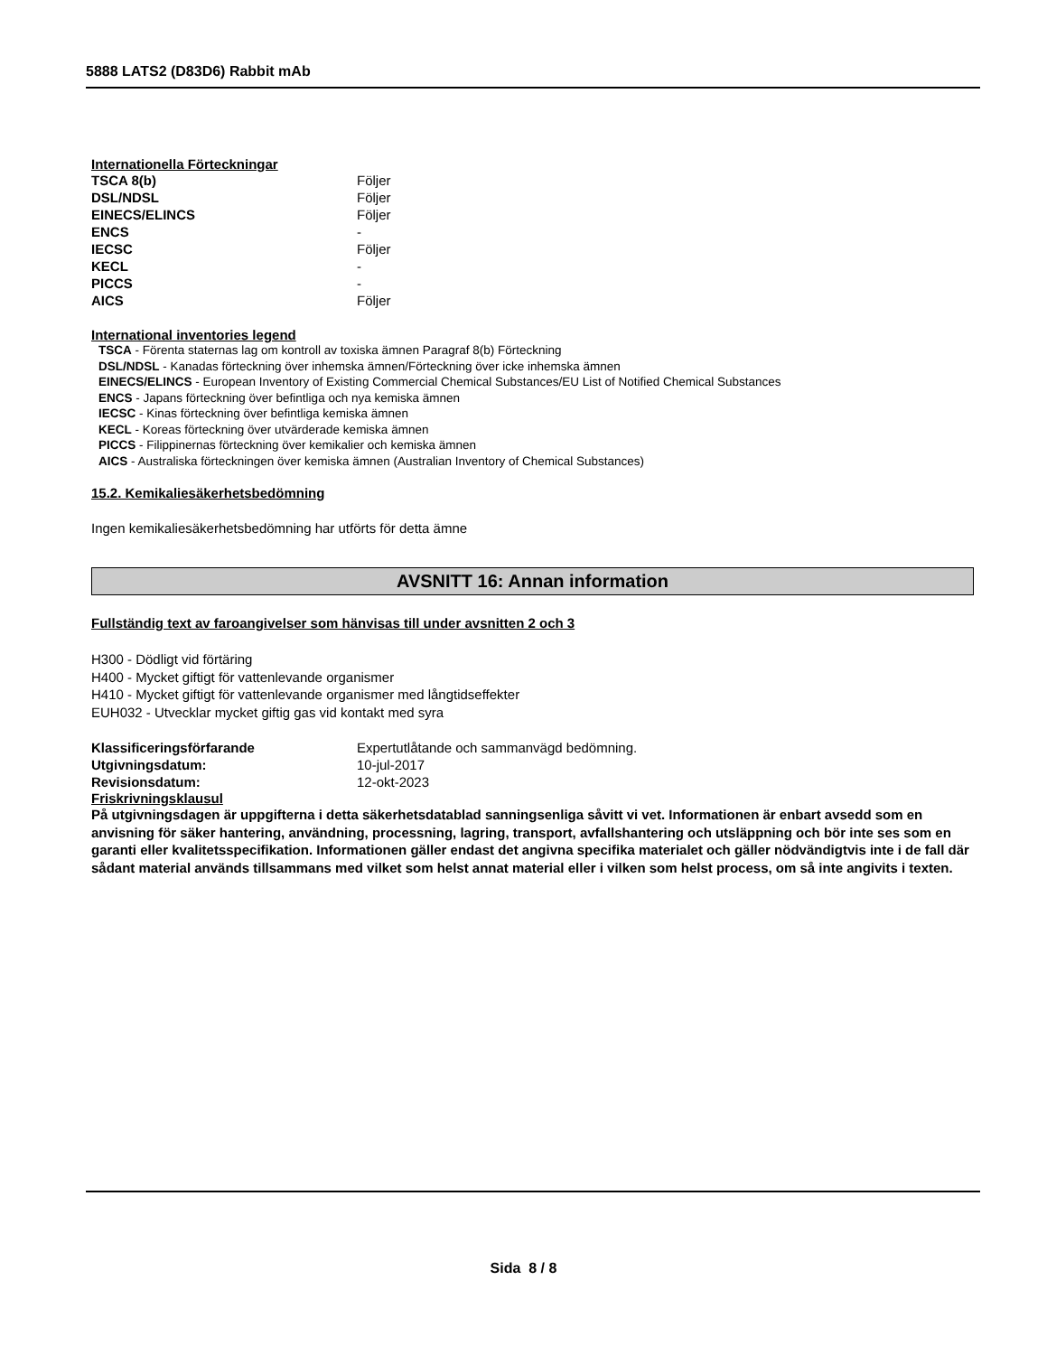5888 LATS2 (D83D6) Rabbit mAb
Internationella Förteckningar
| TSCA 8(b) | Följer |
| DSL/NDSL | Följer |
| EINECS/ELINCS | Följer |
| ENCS | - |
| IECSC | Följer |
| KECL | - |
| PICCS | - |
| AICS | Följer |
International inventories legend
TSCA - Förenta staternas lag om kontroll av toxiska ämnen Paragraf 8(b) Förteckning
DSL/NDSL - Kanadas förteckning över inhemska ämnen/Förteckning över icke inhemska ämnen
EINECS/ELINCS - European Inventory of Existing Commercial Chemical Substances/EU List of Notified Chemical Substances
ENCS - Japans förteckning över befintliga och nya kemiska ämnen
IECSC - Kinas förteckning över befintliga kemiska ämnen
KECL - Koreas förteckning över utvärderade kemiska ämnen
PICCS - Filippinernas förteckning över kemikalier och kemiska ämnen
AICS - Australiska förteckningen över kemiska ämnen (Australian Inventory of Chemical Substances)
15.2. Kemikaliesäkerhetsbedömning
Ingen kemikaliesäkerhetsbedömning har utförts för detta ämne
AVSNITT 16: Annan information
Fullständig text av faroangivelser som hänvisas till under avsnitten 2 och 3
H300 - Dödligt vid förtäring
H400 - Mycket giftigt för vattenlevande organismer
H410 - Mycket giftigt för vattenlevande organismer med långtidseffekter
EUH032 - Utvecklar mycket giftig gas vid kontakt med syra
| Klassificeringsförfarande | Expertutlåtande och sammanvägd bedömning. |
| Utgivningsdatum: | 10-jul-2017 |
| Revisionsdatum: | 12-okt-2023 |
Friskrivningsklausul
På utgivningsdagen är uppgifterna i detta säkerhetsdatablad sanningsenliga såvitt vi vet. Informationen är enbart avsedd som en anvisning för säker hantering, användning, processning, lagring, transport, avfallshantering och utsläppning och bör inte ses som en garanti eller kvalitetsspecifikation. Informationen gäller endast det angivna specifika materialet och gäller nödvändigtvis inte i de fall där sådant material används tillsammans med vilket som helst annat material eller i vilken som helst process, om så inte angivits i texten.
Sida 8 / 8